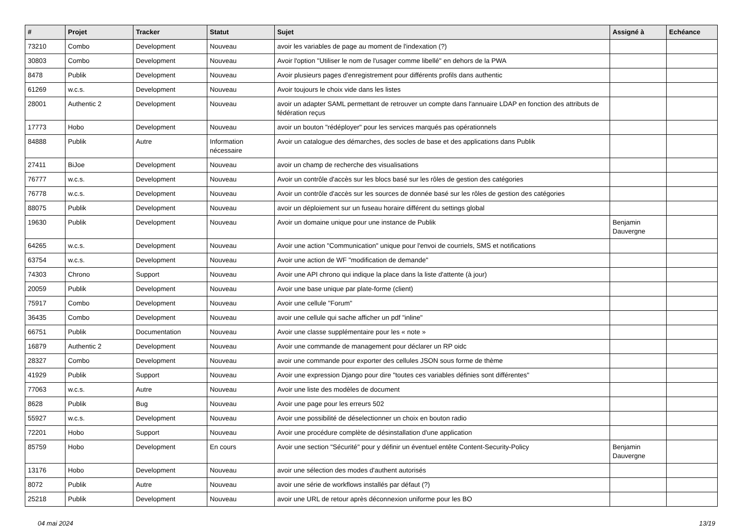| # | Projet | Tracker | Statut | Sujet | Assigné à | Echéance |
| --- | --- | --- | --- | --- | --- | --- |
| 73210 | Combo | Development | Nouveau | avoir les variables de page au moment de l'indexation (?) | | |
| 30803 | Combo | Development | Nouveau | Avoir l'option "Utiliser le nom de l'usager comme libellé" en dehors de la PWA | | |
| 8478 | Publik | Development | Nouveau | Avoir plusieurs pages d'enregistrement pour différents profils dans authentic | | |
| 61269 | w.c.s. | Development | Nouveau | Avoir toujours le choix vide dans les listes | | |
| 28001 | Authentic 2 | Development | Nouveau | avoir un adapter SAML permettant de retrouver un compte dans l'annuaire LDAP en fonction des attributs de fédération reçus | | |
| 17773 | Hobo | Development | Nouveau | avoir un bouton "rédéployer" pour les services marqués pas opérationnels | | |
| 84888 | Publik | Autre | Information nécessaire | Avoir un catalogue des démarches, des socles de base et des applications dans Publik | | |
| 27411 | BiJoe | Development | Nouveau | avoir un champ de recherche des visualisations | | |
| 76777 | w.c.s. | Development | Nouveau | Avoir un contrôle d'accès sur les blocs basé sur les rôles de gestion des catégories | | |
| 76778 | w.c.s. | Development | Nouveau | Avoir un contrôle d'accès sur les sources de donnée basé sur les rôles de gestion des catégories | | |
| 88075 | Publik | Development | Nouveau | avoir un déploiement sur un fuseau horaire différent du settings global | | |
| 19630 | Publik | Development | Nouveau | Avoir un domaine unique pour une instance de Publik | Benjamin Dauvergne | |
| 64265 | w.c.s. | Development | Nouveau | Avoir une action "Communication" unique pour l'envoi de courriels, SMS et notifications | | |
| 63754 | w.c.s. | Development | Nouveau | Avoir une action de WF "modification de demande" | | |
| 74303 | Chrono | Support | Nouveau | Avoir une API chrono qui indique la place dans la liste d'attente (à jour) | | |
| 20059 | Publik | Development | Nouveau | Avoir une base unique par plate-forme (client) | | |
| 75917 | Combo | Development | Nouveau | Avoir une cellule "Forum" | | |
| 36435 | Combo | Development | Nouveau | avoir une cellule qui sache afficher un pdf "inline" | | |
| 66751 | Publik | Documentation | Nouveau | Avoir une classe supplémentaire pour les « note » | | |
| 16879 | Authentic 2 | Development | Nouveau | Avoir une commande de management pour déclarer un RP oidc | | |
| 28327 | Combo | Development | Nouveau | avoir une commande pour exporter des cellules JSON sous forme de thème | | |
| 41929 | Publik | Support | Nouveau | Avoir une expression Django pour dire "toutes ces variables définies sont différentes" | | |
| 77063 | w.c.s. | Autre | Nouveau | Avoir une liste des modèles de document | | |
| 8628 | Publik | Bug | Nouveau | Avoir une page pour les erreurs 502 | | |
| 55927 | w.c.s. | Development | Nouveau | Avoir une possibilité de déselectionner un choix en bouton radio | | |
| 72201 | Hobo | Support | Nouveau | Avoir une procédure complète de désinstallation d'une application | | |
| 85759 | Hobo | Development | En cours | Avoir une section "Sécurité" pour y définir un éventuel entête Content-Security-Policy | Benjamin Dauvergne | |
| 13176 | Hobo | Development | Nouveau | avoir une sélection des modes d'authent autorisés | | |
| 8072 | Publik | Autre | Nouveau | avoir une série de workflows installés par défaut (?) | | |
| 25218 | Publik | Development | Nouveau | avoir une URL de retour après déconnexion uniforme pour les BO | | |
04 mai 2024 13/19